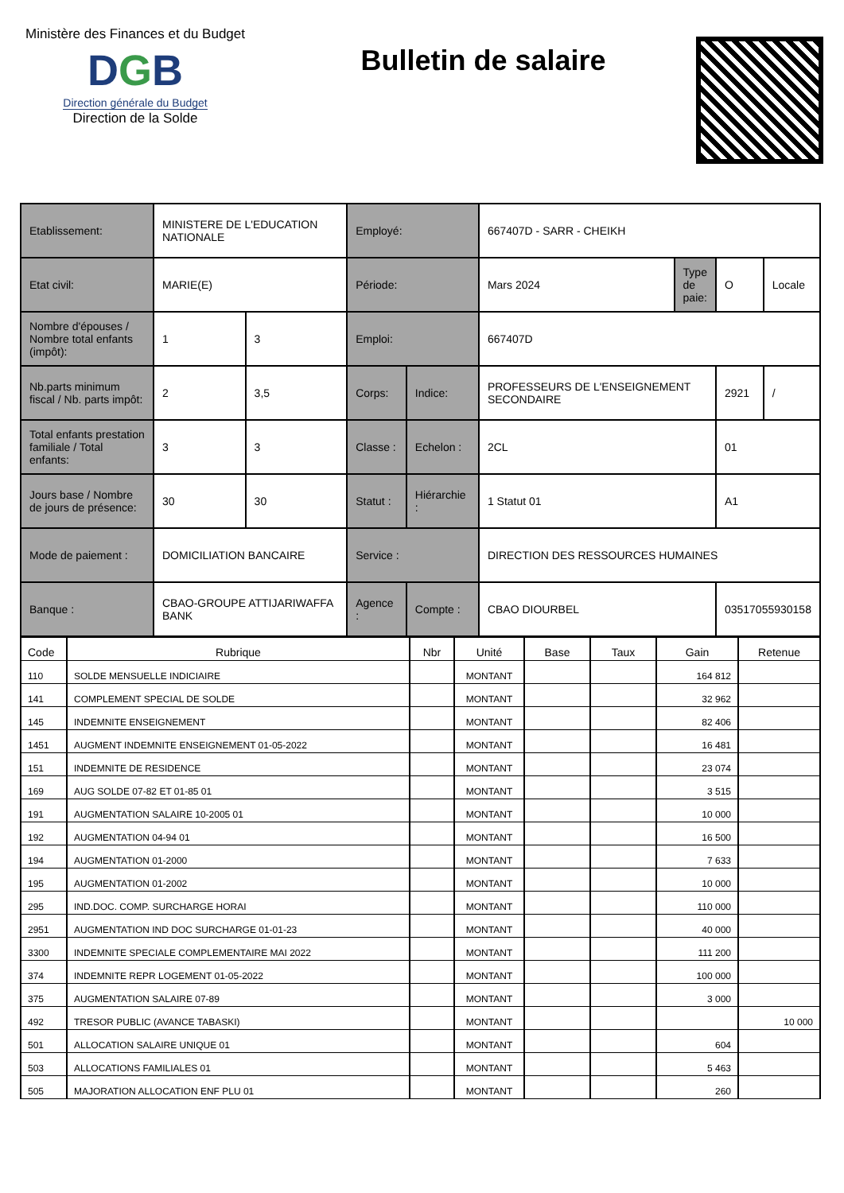Ministère des Finances et du Budget
DGB
Direction générale du Budget
Direction de la Solde
Bulletin de salaire
| Etablissement: | MINISTERE DE L'EDUCATION NATIONALE | | Employé: | | 667407D - SARR - CHEIKH | | | |
| Etat civil: | MARIE(E) | | Période: | | Mars 2024 | Type de paie: | O | Locale |
| Nombre d'épouses / Nombre total enfants (impôt): | 1 | 3 | Emploi: | | 667407D | | | |
| Nb.parts minimum fiscal / Nb. parts impôt: | 2 | 3,5 | Corps: | Indice: | PROFESSEURS DE L'ENSEIGNEMENT SECONDAIRE | | 2921 | / |
| Total enfants prestation familiale / Total enfants: | 3 | 3 | Classe : | Echelon : | 2CL | | 01 | |
| Jours base / Nombre de jours de présence: | 30 | 30 | Statut : | Hiérarchie : | 1 Statut 01 | | A1 | |
| Mode de paiement : | DOMICILIATION BANCAIRE | | Service : | | DIRECTION DES RESSOURCES HUMAINES | | | |
| Banque : | CBAO-GROUPE ATTIJARIWAFFA BANK | | Agence : | Compte : | CBAO DIOURBEL | | 03517055930158 | |
| Code | Rubrique | Nbr | Unité | Base | Taux | Gain | Retenue |
| --- | --- | --- | --- | --- | --- | --- | --- |
| 110 | SOLDE MENSUELLE INDICIAIRE | | MONTANT | | | 164 812 | |
| 141 | COMPLEMENT SPECIAL DE SOLDE | | MONTANT | | | 32 962 | |
| 145 | INDEMNITE ENSEIGNEMENT | | MONTANT | | | 82 406 | |
| 1451 | AUGMENT INDEMNITE ENSEIGNEMENT 01-05-2022 | | MONTANT | | | 16 481 | |
| 151 | INDEMNITE DE RESIDENCE | | MONTANT | | | 23 074 | |
| 169 | AUG SOLDE 07-82 ET 01-85 01 | | MONTANT | | | 3 515 | |
| 191 | AUGMENTATION SALAIRE 10-2005 01 | | MONTANT | | | 10 000 | |
| 192 | AUGMENTATION 04-94 01 | | MONTANT | | | 16 500 | |
| 194 | AUGMENTATION 01-2000 | | MONTANT | | | 7 633 | |
| 195 | AUGMENTATION 01-2002 | | MONTANT | | | 10 000 | |
| 295 | IND.DOC. COMP. SURCHARGE HORAI | | MONTANT | | | 110 000 | |
| 2951 | AUGMENTATION IND DOC SURCHARGE 01-01-23 | | MONTANT | | | 40 000 | |
| 3300 | INDEMNITE SPECIALE COMPLEMENTAIRE MAI 2022 | | MONTANT | | | 111 200 | |
| 374 | INDEMNITE REPR LOGEMENT 01-05-2022 | | MONTANT | | | 100 000 | |
| 375 | AUGMENTATION SALAIRE 07-89 | | MONTANT | | | 3 000 | |
| 492 | TRESOR PUBLIC (AVANCE TABASKI) | | MONTANT | | | | 10 000 |
| 501 | ALLOCATION SALAIRE UNIQUE 01 | | MONTANT | | | 604 | |
| 503 | ALLOCATIONS FAMILIALES 01 | | MONTANT | | | 5 463 | |
| 505 | MAJORATION ALLOCATION ENF PLU 01 | | MONTANT | | | 260 | |